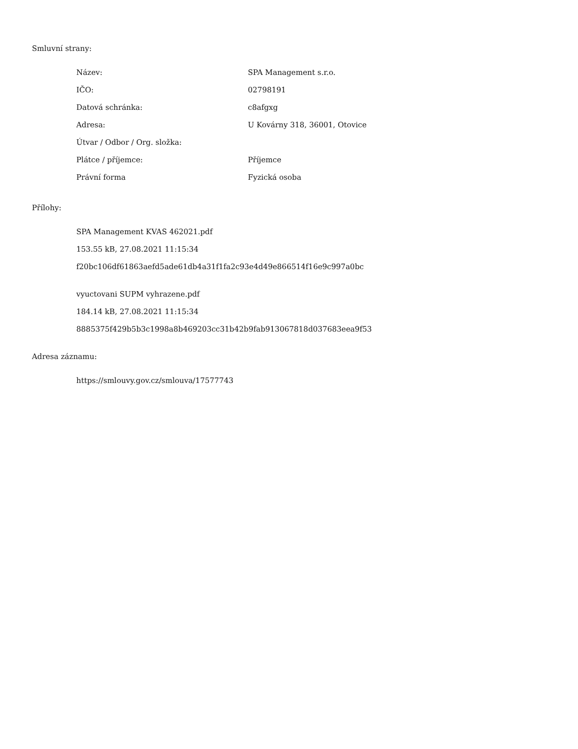Smluvní strany:
| Název: | SPA Management s.r.o. |
| IČO: | 02798191 |
| Datová schránka: | c8afgxg |
| Adresa: | U Kovárny 318, 36001, Otovice |
| Útvar / Odbor / Org. složka: | |
| Plátce / příjemce: | Příjemce |
| Právní forma | Fyzická osoba |
Přílohy:
SPA Management KVAS 462021.pdf
153.55 kB, 27.08.2021 11:15:34
f20bc106df61863aefd5ade61db4a31f1fa2c93e4d49e866514f16e9c997a0bc
vyuctovani SUPM vyhrazene.pdf
184.14 kB, 27.08.2021 11:15:34
8885375f429b5b3c1998a8b469203cc31b42b9fab913067818d037683eea9f53
Adresa záznamu:
https://smlouvy.gov.cz/smlouva/17577743